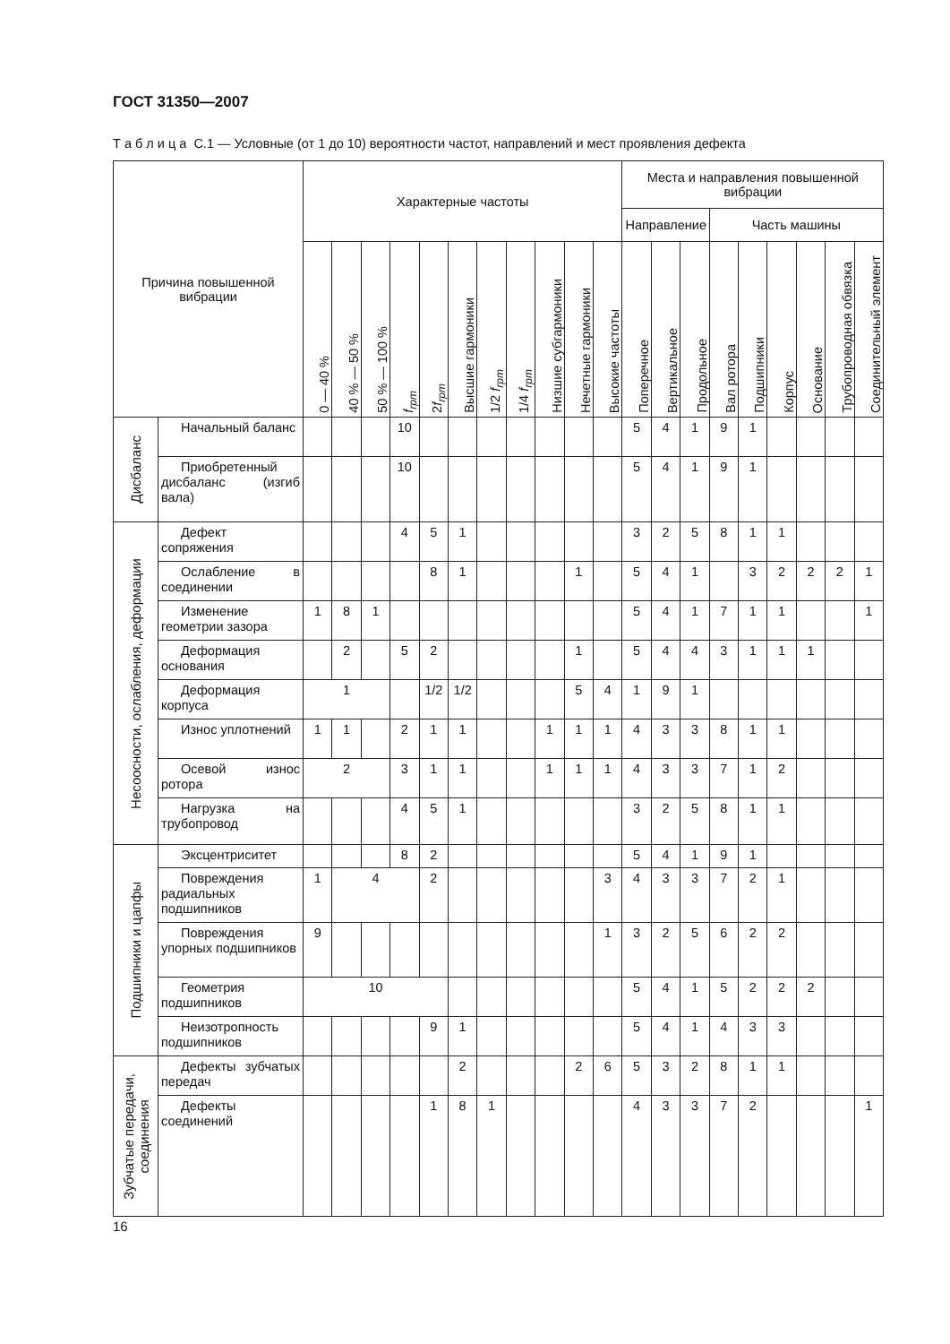ГОСТ 31350—2007
Т а б л и ц а С.1 — Условные (от 1 до 10) вероятности частот, направлений и мест проявления дефекта
| Причина повышенной вибрации | | Характерные частоты | | | | | | | | | | | Места и направления повышенной вибрации | | | | | | | | |
| --- | --- | --- | --- | --- | --- | --- | --- | --- | --- | --- | --- | --- | --- | --- | --- | --- | --- | --- | --- | --- | --- |
| | | | | | | | | | | | | | Направление | | | Часть машины | | | | | |
| | | 0 — 40 % | 40 % — 50 % | 50 % — 100 % | f<sub>rpm</sub> | 2 f<sub>rpm</sub> | Высшие гармоники | 1/2 f<sub>rpm</sub> | 1/4 f<sub>rpm</sub> | Низшие субгармоники | Нечетные гармоники | Высокие частоты | Поперечное | Вертикальное | Продольное | Вал ротора | Подшипники | Корпус | Основание | Трубопроводная обвязка | Соединительный элемент |
| Дисбаланс | Начальный баланс | | | | 10 | | | | | | | | 5 | 4 | 1 | 9 | 1 | | | | |
| | Приобретенный дисбаланс (изгиб вала) | | | | 10 | | | | | | | | 5 | 4 | 1 | 9 | 1 | | | | |
| Несоосности, ослабления, деформации | Дефект сопряжения | | | | 4 | 5 | 1 | | | | | | 3 | 2 | 5 | 8 | 1 | 1 | | | |
| | Ослабление в соединении | | | | | 8 | 1 | | | | 1 | | 5 | 4 | 1 | | 3 | 2 | 2 | 2 | 1 |
| | Изменение геометрии зазора | 1 | 8 | 1 | | | | | | | | | 5 | 4 | 1 | 7 | 1 | 1 | | | 1 |
| | Деформация основания | | 2 | | 5 | 2 | | | | | 1 | | 5 | 4 | 4 | 3 | 1 | 1 | 1 | | |
| | Деформация корпуса | 1 | | | | 1/2 | 1/2 | | | | 5 | 4 | 1 | 9 | 1 | | | | | | |
| | Износ уплотнений | 1 | 1 | | 2 | 1 | 1 | | | 1 | 1 | 1 | 4 | 3 | 3 | 8 | 1 | 1 | | | |
| | Осевой износ ротора | 2 | | | 3 | 1 | 1 | | | 1 | 1 | 1 | 4 | 3 | 3 | 7 | 1 | 2 | | | |
| | Нагрузка на трубопровод | | | | 4 | 5 | 1 | | | | | | 3 | 2 | 5 | 8 | 1 | 1 | | | |
| Подшипники и цапфы | Эксцентриситет | | | | 8 | 2 | | | | | | | 5 | 4 | 1 | 9 | 1 | | | | |
| | Повреждения радиальных подшипников | 1 | 4 | | | 2 | | | | | | 3 | 4 | 3 | 3 | 7 | 2 | 1 | | | |
| | Повреждения упорных подшипников | 9 | | | | | | | | | | 1 | 3 | 2 | 5 | 6 | 2 | 2 | | | |
| | Геометрия подшипников | 10 | | | | | | | | | | | 5 | 4 | 1 | 5 | 2 | 2 | 2 | | |
| | Неизотропность подшипников | | | | | 9 | 1 | | | | | | 5 | 4 | 1 | 4 | 3 | 3 | | | |
| Зубчатые передачи, соединения | Дефекты зубчатых передач | | | | | | 2 | | | | 2 | 6 | 5 | 3 | 2 | 8 | 1 | 1 | | | |
| | Дефекты соединений | | | | | 1 | 8 | 1 | | | | | 4 | 3 | 3 | 7 | 2 | | | | 1 |
16